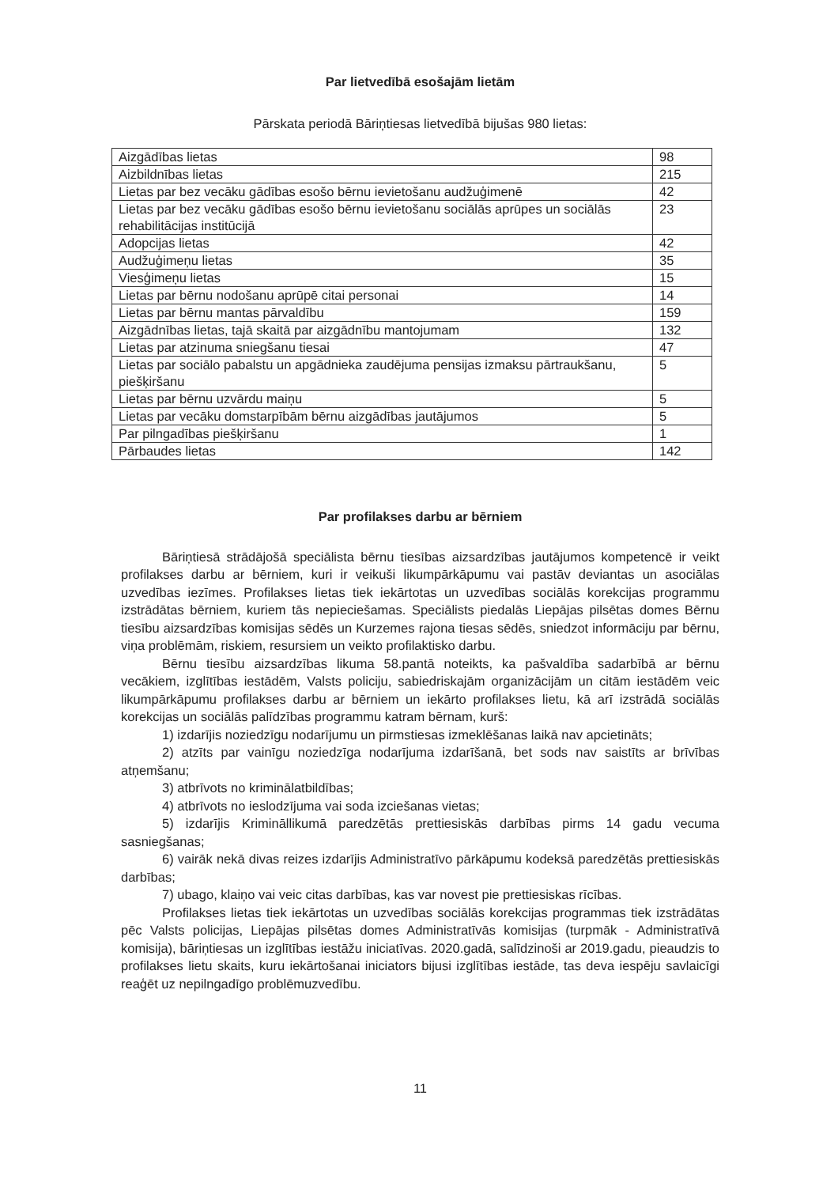Par lietvedībā esošajām lietām
Pārskata periodā Bāriņtiesas lietvedībā bijušas 980 lietas:
| Aizgādības lietas | 98 |
| Aizbildnības lietas | 215 |
| Lietas par bez vecāku gādības esošo bērnu ievietošanu audžuģimenē | 42 |
| Lietas par bez vecāku gādības esošo bērnu ievietošanu sociālās aprūpes un sociālās rehabilitācijas institūcijā | 23 |
| Adopcijas lietas | 42 |
| Audžuģimeņu lietas | 35 |
| Viesģimeņu lietas | 15 |
| Lietas par bērnu nodošanu aprūpē citai personai | 14 |
| Lietas par bērnu mantas pārvaldību | 159 |
| Aizgādnības lietas, tajā skaitā par aizgādnību mantojumam | 132 |
| Lietas par atzinuma sniegšanu tiesai | 47 |
| Lietas par sociālo pabalstu un apgādnieka zaudējuma pensijas izmaksu pārtraukšanu, piešķiršanu | 5 |
| Lietas par bērnu uzvārdu maiņu | 5 |
| Lietas par vecāku domstarpībām bērnu aizgādības jautājumos | 5 |
| Par pilngadības piešķiršanu | 1 |
| Pārbaudes lietas | 142 |
Par profilakses darbu ar bērniem
Bāriņtiesā strādājošā speciālista bērnu tiesības aizsardzības jautājumos kompetencē ir veikt profilakses darbu ar bērniem, kuri ir veikuši likumpārkāpumu vai pastāv deviantas un asociālas uzvedības iezīmes. Profilakses lietas tiek iekārtotas un uzvedības sociālās korekcijas programmu izstrādātas bērniem, kuriem tās nepieciešamas. Speciālists piedalās Liepājas pilsētas domes Bērnu tiesību aizsardzības komisijas sēdēs un Kurzemes rajona tiesas sēdēs, sniedzot informāciju par bērnu, viņa problēmām, riskiem, resursiem un veikto profilaktisko darbu.
Bērnu tiesību aizsardzības likuma 58.pantā noteikts, ka pašvaldība sadarbībā ar bērnu vecākiem, izglītības iestādēm, Valsts policiju, sabiedriskajām organizācijām un citām iestādēm veic likumpārkāpumu profilakses darbu ar bērniem un iekārto profilakses lietu, kā arī izstrādā sociālās korekcijas un sociālās palīdzības programmu katram bērnam, kurš:
1) izdarījis noziedzīgu nodarījumu un pirmstiesas izmeklēšanas laikā nav apcietināts;
2) atzīts par vainīgu noziedzīga nodarījuma izdarīšanā, bet sods nav saistīts ar brīvības atņemšanu;
3) atbrīvots no kriminālatbildības;
4) atbrīvots no ieslodzījuma vai soda izciešanas vietas;
5) izdarījis Krimināllikumā paredzētās prettiesiskās darbības pirms 14 gadu vecuma sasniegšanas;
6) vairāk nekā divas reizes izdarījis Administratīvo pārkāpumu kodeksā paredzētās prettiesiskās darbības;
7) ubago, klaiņo vai veic citas darbības, kas var novest pie prettiesiskas rīcības.
Profilakses lietas tiek iekārtotas un uzvedības sociālās korekcijas programmas tiek izstrādātas pēc Valsts policijas, Liepājas pilsētas domes Administratīvās komisijas (turpmāk - Administratīvā komisija), bāriņtiesas un izglītības iestāžu iniciatīvas. 2020.gadā, salīdzinoši ar 2019.gadu, pieaudzis to profilakses lietu skaits, kuru iekārtošanai iniciators bijusi izglītības iestāde, tas deva iespēju savlaicīgi reaģēt uz nepilngadīgo problēmuzvedību.
11